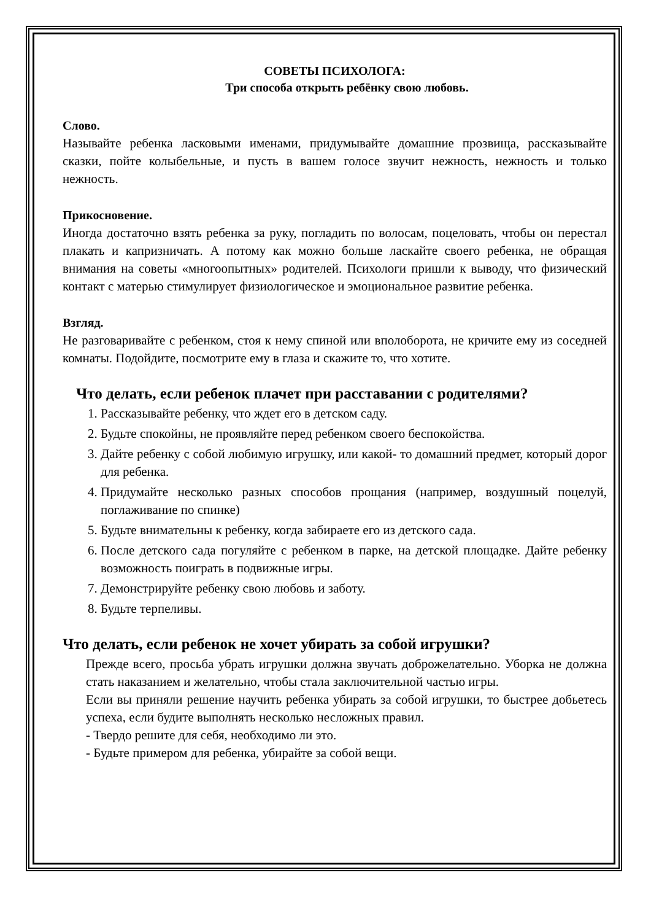СОВЕТЫ ПСИХОЛОГА:
Три способа открыть ребёнку свою любовь.
Слово.
Называйте ребенка ласковыми именами, придумывайте домашние прозвища, рассказывайте сказки, пойте колыбельные, и пусть в вашем голосе звучит нежность, нежность и только нежность.
Прикосновение.
Иногда достаточно взять ребенка за руку, погладить по волосам, поцеловать, чтобы он перестал плакать и капризничать. А потому как можно больше ласкайте своего ребенка, не обращая внимания на советы «многоопытных» родителей. Психологи пришли к выводу, что физический контакт с матерью стимулирует физиологическое и эмоциональное развитие ребенка.
Взгляд.
Не разговаривайте с ребенком, стоя к нему спиной или вполоборота, не кричите ему из соседней комнаты. Подойдите, посмотрите ему в глаза и скажите то, что хотите.
Что делать, если ребенок плачет при расставании с родителями?
1. Рассказывайте ребенку, что ждет его в детском саду.
2. Будьте спокойны, не проявляйте перед ребенком своего беспокойства.
3. Дайте ребенку с собой любимую игрушку, или какой- то домашний предмет, который дорог для ребенка.
4. Придумайте несколько разных способов прощания (например, воздушный поцелуй, поглаживание по спинке)
5. Будьте внимательны к ребенку, когда забираете его из детского сада.
6. После детского сада погуляйте с ребенком в парке, на детской площадке. Дайте ребенку возможность поиграть в подвижные игры.
7. Демонстрируйте ребенку свою любовь и заботу.
8. Будьте терпеливы.
Что делать, если ребенок не хочет убирать за собой игрушки?
Прежде всего, просьба убрать игрушки должна звучать доброжелательно. Уборка не должна стать наказанием и желательно, чтобы стала заключительной частью игры.
Если вы приняли решение научить ребенка убирать за собой игрушки, то быстрее добьетесь успеха, если будите выполнять несколько несложных правил.
- Твердо решите для себя, необходимо ли это.
- Будьте примером для ребенка, убирайте за собой вещи.